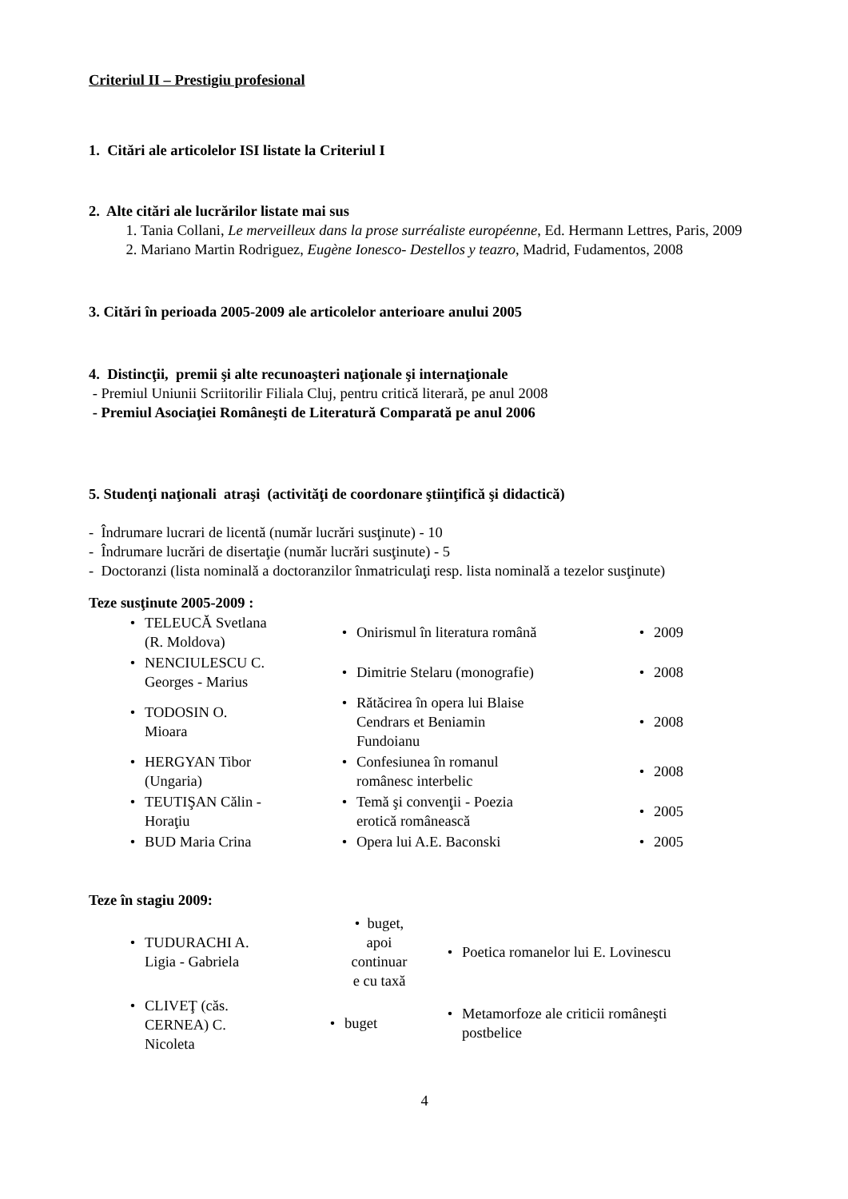Criteriul II – Prestigiu profesional
1. Citări ale articolelor ISI listate la Criteriul I
2. Alte citări ale lucrărilor listate mai sus
1. Tania Collani, Le merveilleux dans la prose surréaliste européenne, Ed. Hermann Lettres, Paris, 2009
2. Mariano Martin Rodriguez, Eugène Ionesco- Destellos y teazro, Madrid, Fudamentos, 2008
3. Citări în perioada 2005-2009 ale articolelor anterioare anului 2005
4. Distincţii, premii şi alte recunoaşteri naţionale şi internaţionale
- Premiul Uniunii Scriitorilir Filiala Cluj, pentru critică literară, pe anul 2008
- Premiul Asociaţiei Româneşti de Literatură Comparată pe anul 2006
5. Studenţi naţionali atraşi (activităţi de coordonare ştiinţifică şi didactică)
- Îndrumare lucrari de licentă (număr lucrări susţinute) - 10
- Îndrumare lucrări de disertaţie (număr lucrări susţinute) - 5
- Doctoranzi (lista nominală a doctoranzilor înmatriculaţi resp. lista nominală a tezelor susţinute)
Teze susţinute 2005-2009 :
| • TELEUCĂ Svetlana (R. Moldova) | • Onirismul în literatura română | • 2009 |
| • NENCIULESCU C. Georges - Marius | • Dimitrie Stelaru (monografie) | • 2008 |
| • TODOSIN O. Mioara | • Rătăcirea în opera lui Blaise Cendrars et Beniamin Fundoianu | • 2008 |
| • HERGYAN Tibor (Ungaria) | • Confesiunea în romanul românesc interbelic | • 2008 |
| • TEUTIŞAN Călin - Horaţiu | • Temă şi convenţii - Poezia erotică românească | • 2005 |
| • BUD Maria Crina | • Opera lui A.E. Baconski | • 2005 |
Teze în stagiu 2009:
| • TUDURACHI A. Ligia - Gabriela | • buget, apoi continuar e cu taxă | • Poetica romanelor lui E. Lovinescu |
| • CLIVEŢ (căs. CERNEA) C. Nicoleta | • buget | • Metamorfoze ale criticii româneşti postbelice |
4